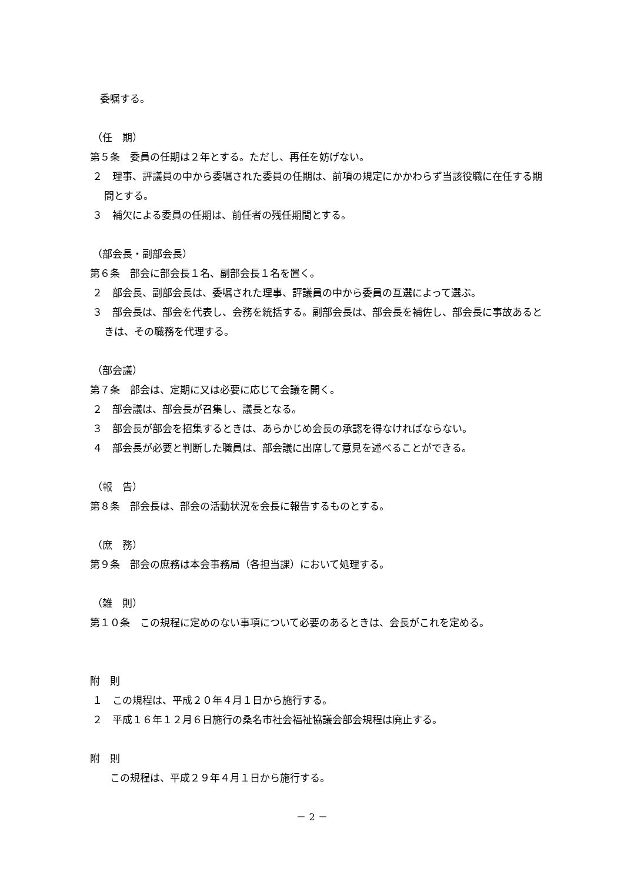委嘱する。
（任　期）
第５条　委員の任期は２年とする。ただし、再任を妨げない。
２　理事、評議員の中から委嘱された委員の任期は、前項の規定にかかわらず当該役職に在任する期間とする。
３　補欠による委員の任期は、前任者の残任期間とする。
（部会長・副部会長）
第６条　部会に部会長１名、副部会長１名を置く。
２　部会長、副部会長は、委嘱された理事、評議員の中から委員の互選によって選ぶ。
３　部会長は、部会を代表し、会務を統括する。副部会長は、部会長を補佐し、部会長に事故あるときは、その職務を代理する。
（部会議）
第７条　部会は、定期に又は必要に応じて会議を開く。
２　部会議は、部会長が召集し、議長となる。
３　部会長が部会を招集するときは、あらかじめ会長の承認を得なければならない。
４　部会長が必要と判断した職員は、部会議に出席して意見を述べることができる。
（報　告）
第８条　部会長は、部会の活動状況を会長に報告するものとする。
（庶　務）
第９条　部会の庶務は本会事務局（各担当課）において処理する。
（雑　則）
第１０条　この規程に定めのない事項について必要のあるときは、会長がこれを定める。
附　則
１　この規程は、平成２０年４月１日から施行する。
２　平成１６年１２月６日施行の桑名市社会福祉協議会部会規程は廃止する。
附　則
　　この規程は、平成２９年４月１日から施行する。
－ 2 －